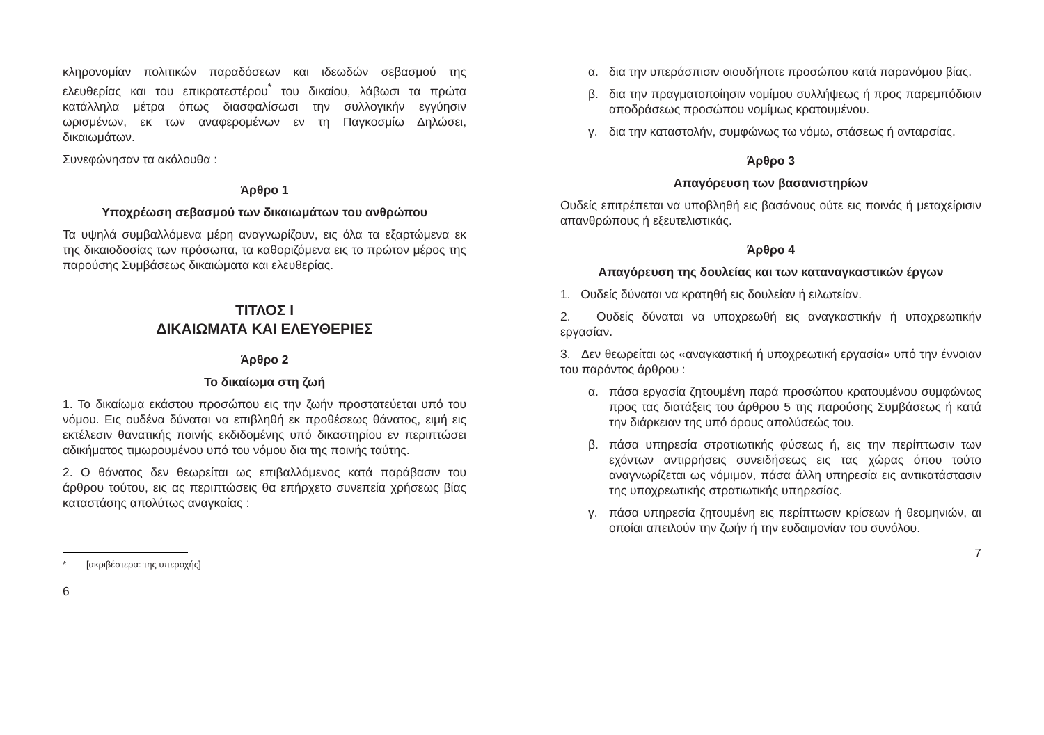κληρονομίαν πολιτικών παραδόσεων και ιδεωδών σεβασμού της ελευθερίας και του επικρατεστέρου<sup>*</sup> του δικαίου, λάβωσι τα πρώτα κατάλληλα μέτρα όπως διασφαλίσωσι την συλλογικήν εγγύησιν ωρισμένων, εκ των αναφερομένων εν τη Παγκοσμίω Δηλώσει, δικαιωμάτων.
Συνεφώνησαν τα ακόλουθα :
Άρθρο 1
Υποχρέωση σεβασμού των δικαιωμάτων του ανθρώπου
Τα υψηλά συμβαλλόμενα μέρη αναγνωρίζουν, εις όλα τα εξαρτώμενα εκ της δικαιοδοσίας των πρόσωπα, τα καθοριζόμενα εις το πρώτον μέρος της παρούσης Συμβάσεως δικαιώματα και ελευθερίας.
ΤΙΤΛΟΣ Ι
ΔΙΚΑΙΩΜΑΤΑ ΚΑΙ ΕΛΕΥΘΕΡΙΕΣ
Άρθρο 2
Το δικαίωμα στη ζωή
1. Το δικαίωμα εκάστου προσώπου εις την ζωήν προστατεύεται υπό του νόμου. Εις ουδένα δύναται να επιβληθή εκ προθέσεως θάνατος, ειμή εις εκτέλεσιν θανατικής ποινής εκδιδομένης υπό δικαστηρίου εν περιπτώσει αδικήματος τιμωρουμένου υπό του νόμου δια της ποινής ταύτης.
2. Ο θάνατος δεν θεωρείται ως επιβαλλόμενος κατά παράβασιν του άρθρου τούτου, εις ας περιπτώσεις θα επήρχετο συνεπεία χρήσεως βίας καταστάσης απολύτως αναγκαίας :
* [ακριβέστερα: της υπεροχής]
6
α. δια την υπεράσπισιν οιουδήποτε προσώπου κατά παρανόμου βίας.
β. δια την πραγματοποίησιν νομίμου συλλήψεως ή προς παρεμπόδισιν αποδράσεως προσώπου νομίμως κρατουμένου.
γ. δια την καταστολήν, συμφώνως τω νόμω, στάσεως ή ανταρσίας.
Άρθρο 3
Απαγόρευση των βασανιστηρίων
Ουδείς επιτρέπεται να υποβληθή εις βασάνους ούτε εις ποινάς ή μεταχείρισιν απανθρώπους ή εξευτελιστικάς.
Άρθρο 4
Απαγόρευση της δουλείας και των καταναγκαστικών έργων
1. Ουδείς δύναται να κρατηθή εις δουλείαν ή ειλωτείαν.
2. Ουδείς δύναται να υποχρεωθή εις αναγκαστικήν ή υποχρεωτικήν εργασίαν.
3. Δεν θεωρείται ως «αναγκαστική ή υποχρεωτική εργασία» υπό την έννοιαν του παρόντος άρθρου :
α. πάσα εργασία ζητουμένη παρά προσώπου κρατουμένου συμφώνως προς τας διατάξεις του άρθρου 5 της παρούσης Συμβάσεως ή κατά την διάρκειαν της υπό όρους απολύσεώς του.
β. πάσα υπηρεσία στρατιωτικής φύσεως ή, εις την περίπτωσιν των εχόντων αντιρρήσεις συνειδήσεως εις τας χώρας όπου τούτο αναγνωρίζεται ως νόμιμον, πάσα άλλη υπηρεσία εις αντικατάστασιν της υποχρεωτικής στρατιωτικής υπηρεσίας.
γ. πάσα υπηρεσία ζητουμένη εις περίπτωσιν κρίσεων ή θεομηνιών, αι οποίαι απειλούν την ζωήν ή την ευδαιμονίαν του συνόλου.
7